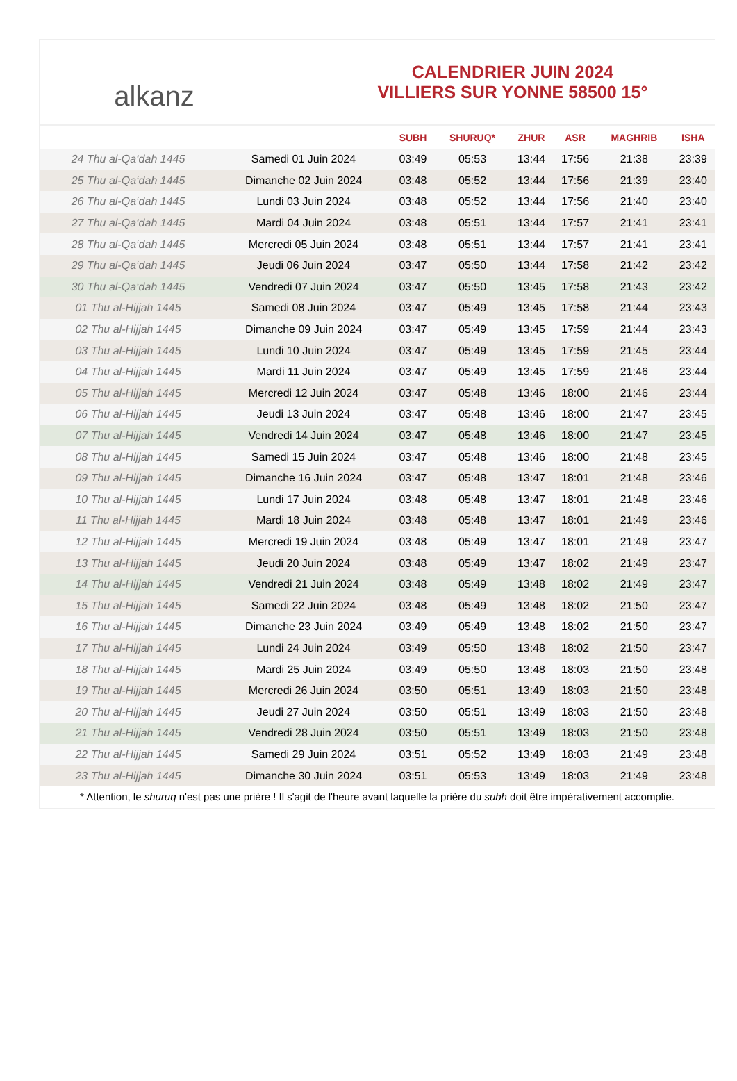alkanz
CALENDRIER JUIN 2024
VILLIERS SUR YONNE 58500 15°
| | | SUBH | SHURUQ* | ZHUR | ASR | MAGHRIB | ISHA |
| --- | --- | --- | --- | --- | --- | --- | --- |
| 24 Thu al-Qa‘dah 1445 | Samedi 01 Juin 2024 | 03:49 | 05:53 | 13:44 | 17:56 | 21:38 | 23:39 |
| 25 Thu al-Qa‘dah 1445 | Dimanche 02 Juin 2024 | 03:48 | 05:52 | 13:44 | 17:56 | 21:39 | 23:40 |
| 26 Thu al-Qa‘dah 1445 | Lundi 03 Juin 2024 | 03:48 | 05:52 | 13:44 | 17:56 | 21:40 | 23:40 |
| 27 Thu al-Qa‘dah 1445 | Mardi 04 Juin 2024 | 03:48 | 05:51 | 13:44 | 17:57 | 21:41 | 23:41 |
| 28 Thu al-Qa‘dah 1445 | Mercredi 05 Juin 2024 | 03:48 | 05:51 | 13:44 | 17:57 | 21:41 | 23:41 |
| 29 Thu al-Qa‘dah 1445 | Jeudi 06 Juin 2024 | 03:47 | 05:50 | 13:44 | 17:58 | 21:42 | 23:42 |
| 30 Thu al-Qa‘dah 1445 | Vendredi 07 Juin 2024 | 03:47 | 05:50 | 13:45 | 17:58 | 21:43 | 23:42 |
| 01 Thu al-Hijjah 1445 | Samedi 08 Juin 2024 | 03:47 | 05:49 | 13:45 | 17:58 | 21:44 | 23:43 |
| 02 Thu al-Hijjah 1445 | Dimanche 09 Juin 2024 | 03:47 | 05:49 | 13:45 | 17:59 | 21:44 | 23:43 |
| 03 Thu al-Hijjah 1445 | Lundi 10 Juin 2024 | 03:47 | 05:49 | 13:45 | 17:59 | 21:45 | 23:44 |
| 04 Thu al-Hijjah 1445 | Mardi 11 Juin 2024 | 03:47 | 05:49 | 13:45 | 17:59 | 21:46 | 23:44 |
| 05 Thu al-Hijjah 1445 | Mercredi 12 Juin 2024 | 03:47 | 05:48 | 13:46 | 18:00 | 21:46 | 23:44 |
| 06 Thu al-Hijjah 1445 | Jeudi 13 Juin 2024 | 03:47 | 05:48 | 13:46 | 18:00 | 21:47 | 23:45 |
| 07 Thu al-Hijjah 1445 | Vendredi 14 Juin 2024 | 03:47 | 05:48 | 13:46 | 18:00 | 21:47 | 23:45 |
| 08 Thu al-Hijjah 1445 | Samedi 15 Juin 2024 | 03:47 | 05:48 | 13:46 | 18:00 | 21:48 | 23:45 |
| 09 Thu al-Hijjah 1445 | Dimanche 16 Juin 2024 | 03:47 | 05:48 | 13:47 | 18:01 | 21:48 | 23:46 |
| 10 Thu al-Hijjah 1445 | Lundi 17 Juin 2024 | 03:48 | 05:48 | 13:47 | 18:01 | 21:48 | 23:46 |
| 11 Thu al-Hijjah 1445 | Mardi 18 Juin 2024 | 03:48 | 05:48 | 13:47 | 18:01 | 21:49 | 23:46 |
| 12 Thu al-Hijjah 1445 | Mercredi 19 Juin 2024 | 03:48 | 05:49 | 13:47 | 18:01 | 21:49 | 23:47 |
| 13 Thu al-Hijjah 1445 | Jeudi 20 Juin 2024 | 03:48 | 05:49 | 13:47 | 18:02 | 21:49 | 23:47 |
| 14 Thu al-Hijjah 1445 | Vendredi 21 Juin 2024 | 03:48 | 05:49 | 13:48 | 18:02 | 21:49 | 23:47 |
| 15 Thu al-Hijjah 1445 | Samedi 22 Juin 2024 | 03:48 | 05:49 | 13:48 | 18:02 | 21:50 | 23:47 |
| 16 Thu al-Hijjah 1445 | Dimanche 23 Juin 2024 | 03:49 | 05:49 | 13:48 | 18:02 | 21:50 | 23:47 |
| 17 Thu al-Hijjah 1445 | Lundi 24 Juin 2024 | 03:49 | 05:50 | 13:48 | 18:02 | 21:50 | 23:47 |
| 18 Thu al-Hijjah 1445 | Mardi 25 Juin 2024 | 03:49 | 05:50 | 13:48 | 18:03 | 21:50 | 23:48 |
| 19 Thu al-Hijjah 1445 | Mercredi 26 Juin 2024 | 03:50 | 05:51 | 13:49 | 18:03 | 21:50 | 23:48 |
| 20 Thu al-Hijjah 1445 | Jeudi 27 Juin 2024 | 03:50 | 05:51 | 13:49 | 18:03 | 21:50 | 23:48 |
| 21 Thu al-Hijjah 1445 | Vendredi 28 Juin 2024 | 03:50 | 05:51 | 13:49 | 18:03 | 21:50 | 23:48 |
| 22 Thu al-Hijjah 1445 | Samedi 29 Juin 2024 | 03:51 | 05:52 | 13:49 | 18:03 | 21:49 | 23:48 |
| 23 Thu al-Hijjah 1445 | Dimanche 30 Juin 2024 | 03:51 | 05:53 | 13:49 | 18:03 | 21:49 | 23:48 |
* Attention, le shuruq n'est pas une prière ! Il s'agit de l'heure avant laquelle la prière du subh doit être impérativement accomplie.